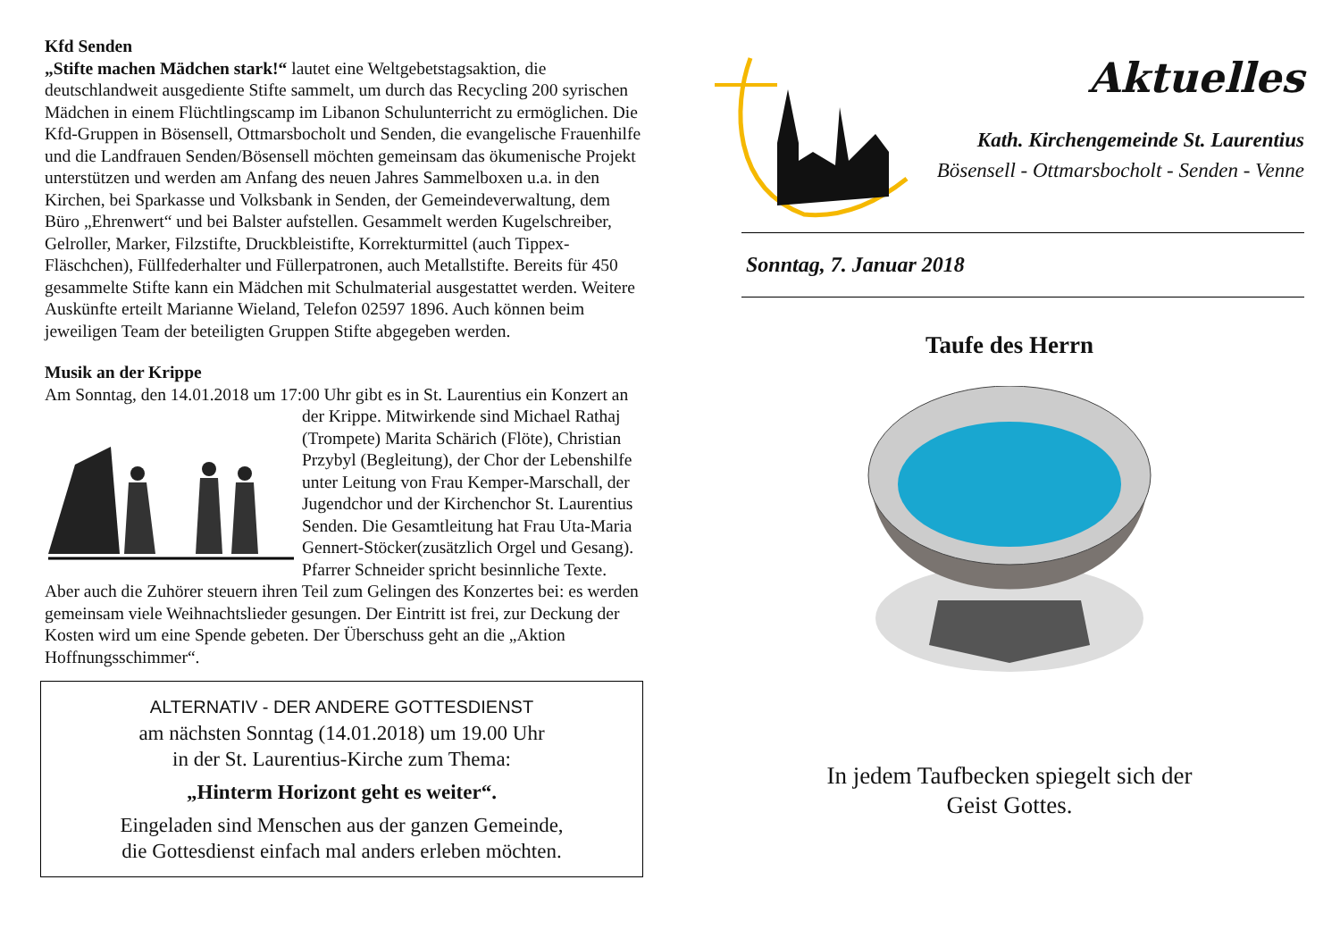Kfd Senden
„Stifte machen Mädchen stark!“ lautet eine Weltgebetstagsaktion, die deutschlandweit ausgediente Stifte sammelt, um durch das Recycling 200 syrischen Mädchen in einem Flüchtlingscamp im Libanon Schulunterricht zu ermöglichen. Die Kfd-Gruppen in Bösensell, Ottmarsbocholt und Senden, die evangelische Frauenhilfe und die Landfrauen Senden/Bösensell möchten gemeinsam das ökumenische Projekt unterstützen und werden am Anfang des neuen Jahres Sammelboxen u.a. in den Kirchen, bei Sparkasse und Volksbank in Senden, der Gemeindeverwaltung, dem Büro „Ehrenwert“ und bei Balster aufstellen. Gesammelt werden Kugelschreiber, Gelroller, Marker, Filzstifte, Druckbleistifte, Korrekturmittel (auch Tippex-Fläschchen), Füllfederhalter und Füllerpatronen, auch Metallstifte. Bereits für 450 gesammelte Stifte kann ein Mädchen mit Schulmaterial ausgestattet werden. Weitere Auskünfte erteilt Marianne Wieland, Telefon 02597 1896. Auch können beim jeweiligen Team der beteiligten Gruppen Stifte abgegeben werden.
Musik an der Krippe
Am Sonntag, den 14.01.2018 um 17:00 Uhr gibt es in St. Laurentius ein Konzert an der Krippe. Mitwirkende sind Michael Rathaj (Trompete) Marita Schärich (Flöte), Christian Przybyl (Begleitung), der Chor der Lebenshilfe unter Leitung von Frau Kemper-Marschall, der Jugendchor und der Kirchenchor St. Laurentius Senden. Die Gesamtleitung hat Frau Uta-Maria Gennert-Stöcker(zusätzlich Orgel und Gesang). Pfarrer Schneider spricht besinnliche Texte. Aber auch die Zuhörer steuern ihren Teil zum Gelingen des Konzertes bei: es werden gemeinsam viele Weihnachtslieder gesungen. Der Eintritt ist frei, zur Deckung der Kosten wird um eine Spende gebeten. Der Überschuss geht an die „Aktion Hoffnungsschimmer“.
ALTERNATIV - DER ANDERE GOTTESDIENST
am nächsten Sonntag (14.01.2018) um 19.00 Uhr
in der St. Laurentius-Kirche zum Thema:
„Hinterm Horizont geht es weiter“.
Eingeladen sind Menschen aus der ganzen Gemeinde,
die Gottesdienst einfach mal anders erleben möchten.
Aktuelles
Kath. Kirchengemeinde St. Laurentius
Bösensell - Ottmarsbocholt - Senden - Venne
Sonntag, 7. Januar 2018
Taufe des Herrn
In jedem Taufbecken spiegelt sich der
Geist Gottes.